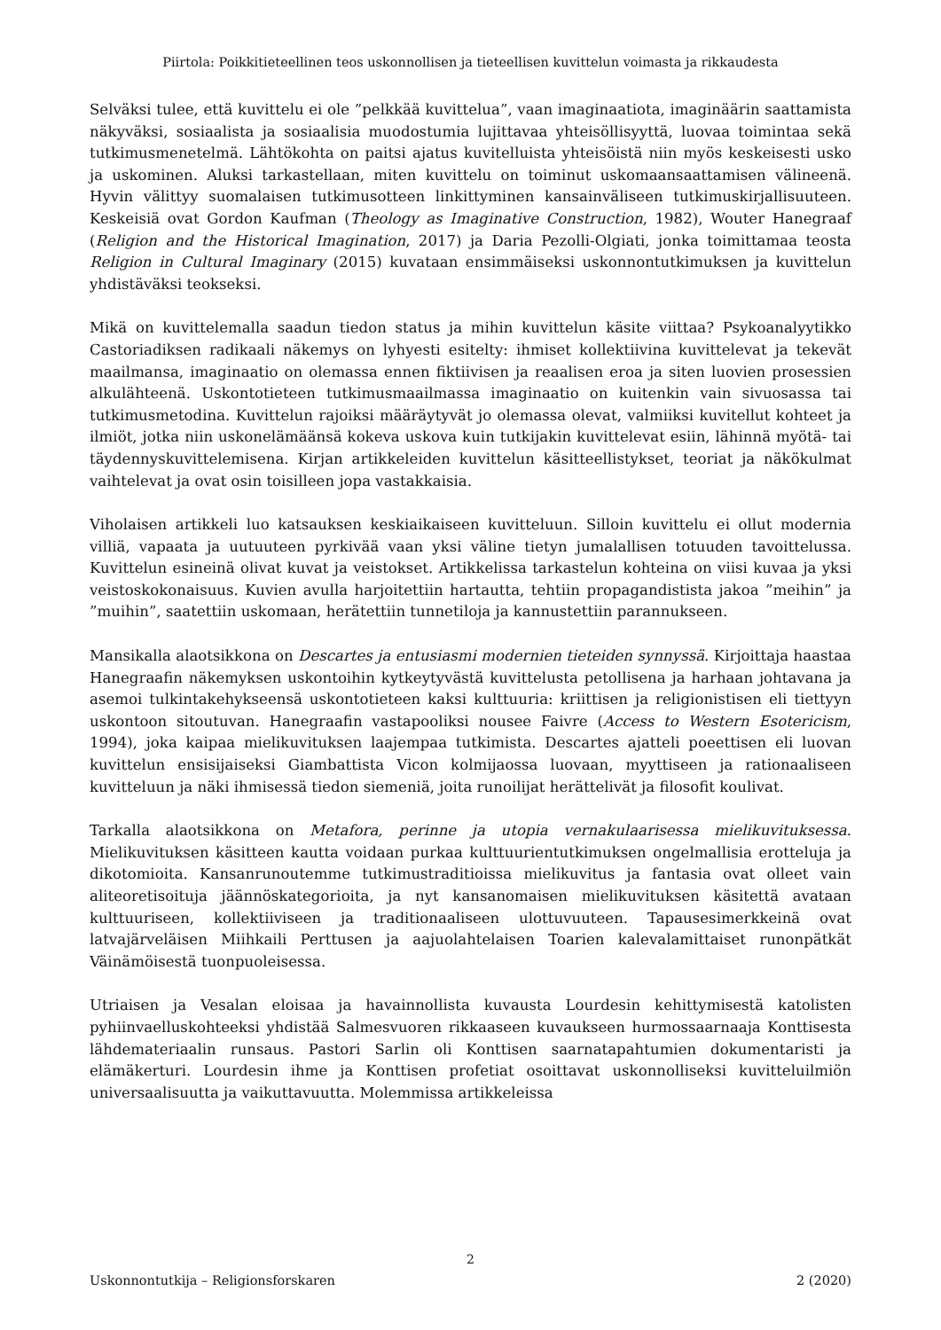Piirtola: Poikkitieteellinen teos uskonnollisen ja tieteellisen kuvittelun voimasta ja rikkaudesta
Selväksi tulee, että kuvittelu ei ole ”pelkkää kuvittelua”, vaan imaginaatiota, imaginäärin saattamista näkyväksi, sosiaalista ja sosiaalisia muodostumia lujittavaa yhteisöllisyyttä, luovaa toimintaa sekä tutkimusmenetelmä. Lähtökohta on paitsi ajatus kuvitelluista yhteisöistä niin myös keskeisesti usko ja uskominen. Aluksi tarkastellaan, miten kuvittelu on toiminut uskomaansaattamisen välineenä. Hyvin välittyy suomalaisen tutkimusotteen linkittyminen kansainväliseen tutkimuskirjallisuuteen. Keskeisiä ovat Gordon Kaufman (Theology as Imaginative Construction, 1982), Wouter Hanegraaf (Religion and the Historical Imagination, 2017) ja Daria Pezolli-Olgiati, jonka toimittamaa teosta Religion in Cultural Imaginary (2015) kuvataan ensimmäiseksi uskonnontutkimuksen ja kuvittelun yhdistäväksi teokseksi.
Mikä on kuvittelemalla saadun tiedon status ja mihin kuvittelun käsite viittaa? Psykoanalyytikko Castoriadiksen radikaali näkemys on lyhyesti esitelty: ihmiset kollektiivina kuvittelevat ja tekevät maailmansa, imaginaatio on olemassa ennen fiktiivisen ja reaalisen eroa ja siten luovien prosessien alkulähteenä. Uskontotieteen tutkimusmaailmassa imaginaatio on kuitenkin vain sivuosassa tai tutkimusmetodina. Kuvittelun rajoiksi määräytyvät jo olemassa olevat, valmiiksi kuvitellut kohteet ja ilmiöt, jotka niin uskonelämäänsä kokeva uskova kuin tutkijakin kuvittelevat esiin, lähinnä myötä- tai täydennyskuvittelemisena. Kirjan artikkeleiden kuvittelun käsitteellistykset, teoriat ja näkökulmat vaihtelevat ja ovat osin toisilleen jopa vastakkaisia.
Viholaisen artikkeli luo katsauksen keskiaikaiseen kuvitteluun. Silloin kuvittelu ei ollut modernia villiä, vapaata ja uutuuteen pyrkivää vaan yksi väline tietyn jumalallisen totuuden tavoittelussa. Kuvittelun esineinä olivat kuvat ja veistokset. Artikkelissa tarkastelun kohteina on viisi kuvaa ja yksi veistoskokonaisuus. Kuvien avulla harjoitettiin hartautta, tehtiin propagandistista jakoa ”meihin” ja ”muihin”, saatettiin uskomaan, herätettiin tunnetiloja ja kannustettiin parannukseen.
Mansikalla alaotsikkona on Descartes ja entusiasmi modernien tieteiden synnyssä. Kirjoittaja haastaa Hanegraafin näkemyksen uskontoihin kytkeytyvästä kuvittelusta petollisena ja harhaan johtavana ja asemoi tulkintakehykseensä uskontotieteen kaksi kulttuuria: kriittisen ja religionistisen eli tiettyyn uskontoon sitoutuvan. Hanegraafin vastapooliksi nousee Faivre (Access to Western Esotericism, 1994), joka kaipaa mielikuvituksen laajempaa tutkimista. Descartes ajatteli poeettisen eli luovan kuvittelun ensisijaiseksi Giambattista Vicon kolmijaossa luovaan, myyttiseen ja rationaaliseen kuvitteluun ja näki ihmisessä tiedon siemeniä, joita runoilijat herättelivät ja filosofit koulivat.
Tarkalla alaotsikkona on Metafora, perinne ja utopia vernakulaarisessa mielikuvituksessa. Mielikuvituksen käsitteen kautta voidaan purkaa kulttuurientutkimuksen ongelmallisia erotteluja ja dikotomioita. Kansanrunoutemme tutkimustraditioissa mielikuvitus ja fantasia ovat olleet vain aliteoretisoituja jäännöskategorioita, ja nyt kansanomaisen mielikuvituksen käsitettä avataan kulttuuriseen, kollektiiviseen ja traditionaaliseen ulottuvuuteen. Tapausesimerkkeinä ovat latvajärveläisen Miihkaili Perttusen ja aajuolahtelaisen Toarien kalevalamittaiset runonpätkät Väinämöisestä tuonpuoleisessa.
Utriaisen ja Vesalan eloisaa ja havainnollista kuvausta Lourdesin kehittymisestä katolisten pyhiinvaelluskohteeksi yhdistää Salmesvuoren rikkaaseen kuvaukseen hurmossaarnaaja Konttisesta lähdemateriaalin runsaus. Pastori Sarlin oli Konttisen saarnatapahtumien dokumentaristi ja elämäkerturi. Lourdesin ihme ja Konttisen profetiat osoittavat uskonnolliseksi kuvitteluilmiön universaalisuutta ja vaikuttavuutta. Molemmissa artikkeleissa
2
Uskonnontutkija – Religionsforskaren 2 (2020)